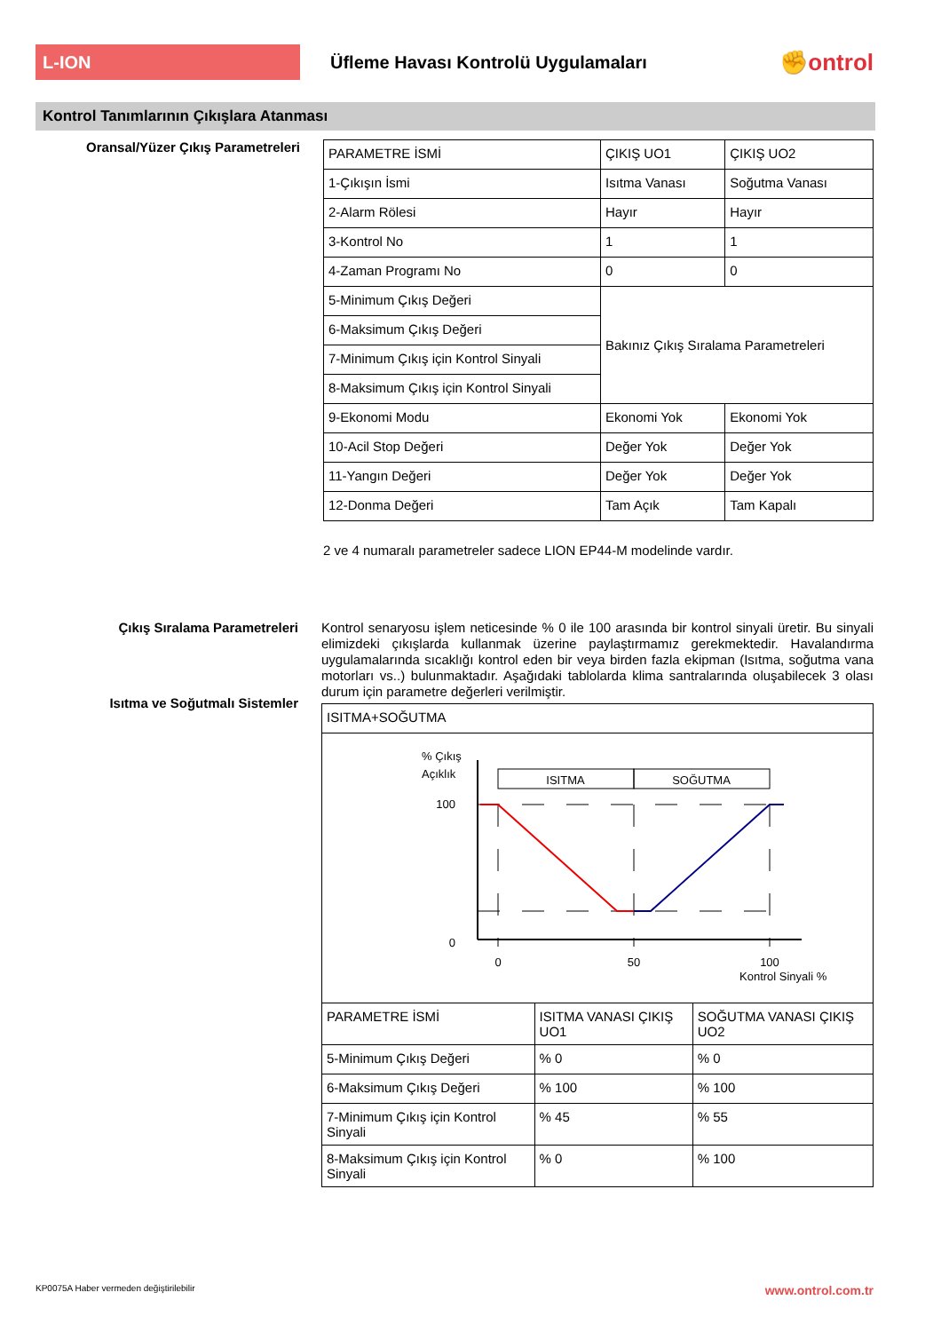L-ION
Üfleme Havası Kontrolü Uygulamaları
✊ontrol
Kontrol Tanımlarının Çıkışlara Atanması
Oransal/Yüzer Çıkış Parametreleri
| PARAMETRE İSMİ | ÇIKIŞ UO1 | ÇIKIŞ UO2 |
| --- | --- | --- |
| 1-Çıkışın İsmi | Isıtma Vanası | Soğutma Vanası |
| 2-Alarm Rölesi | Hayır | Hayır |
| 3-Kontrol No | 1 | 1 |
| 4-Zaman Programı No | 0 | 0 |
| 5-Minimum Çıkış Değeri | Bakınız Çıkış Sıralama Parametreleri | |
| 6-Maksimum Çıkış Değeri | | |
| 7-Minimum Çıkış için Kontrol Sinyali | | |
| 8-Maksimum Çıkış için Kontrol Sinyali | | |
| 9-Ekonomi Modu | Ekonomi Yok | Ekonomi Yok |
| 10-Acil Stop Değeri | Değer Yok | Değer Yok |
| 11-Yangın Değeri | Değer Yok | Değer Yok |
| 12-Donma Değeri | Tam Açık | Tam Kapalı |
2 ve 4 numaralı parametreler sadece LION EP44-M modelinde vardır.
Çıkış Sıralama Parametreleri
Isıtma ve Soğutmalı Sistemler
Kontrol senaryosu işlem neticesinde % 0 ile 100 arasında bir kontrol sinyali üretir. Bu sinyali elimizdeki çıkışlarda kullanmak üzerine paylaştırmamız gerekmektedir. Havalandırma uygulamalarında sıcaklığı kontrol eden bir veya birden fazla ekipman (Isıtma, soğutma vana motorları vs..) bulunmaktadır. Aşağıdaki tablolarda klima santralarında oluşabilecek 3 olası durum için parametre değerleri verilmiştir.
| ISITMA+SOĞUTMA | | |
| % Çıkış Açıklık 100 0 ISITMA SOĞUTMA 0 50 100 Kontrol Sinyali % | | |
| PARAMETRE İSMİ | ISITMA VANASI ÇIKIŞ UO1 | SOĞUTMA VANASI ÇIKIŞ UO2 |
| 5-Minimum Çıkış Değeri | % 0 | % 0 |
| 6-Maksimum Çıkış Değeri | % 100 | % 100 |
| 7-Minimum Çıkış için Kontrol Sinyali | % 45 | % 55 |
| 8-Maksimum Çıkış için Kontrol Sinyali | % 0 | % 100 |
KP0075A Haber vermeden değiştirilebilir www.ontrol.com.tr